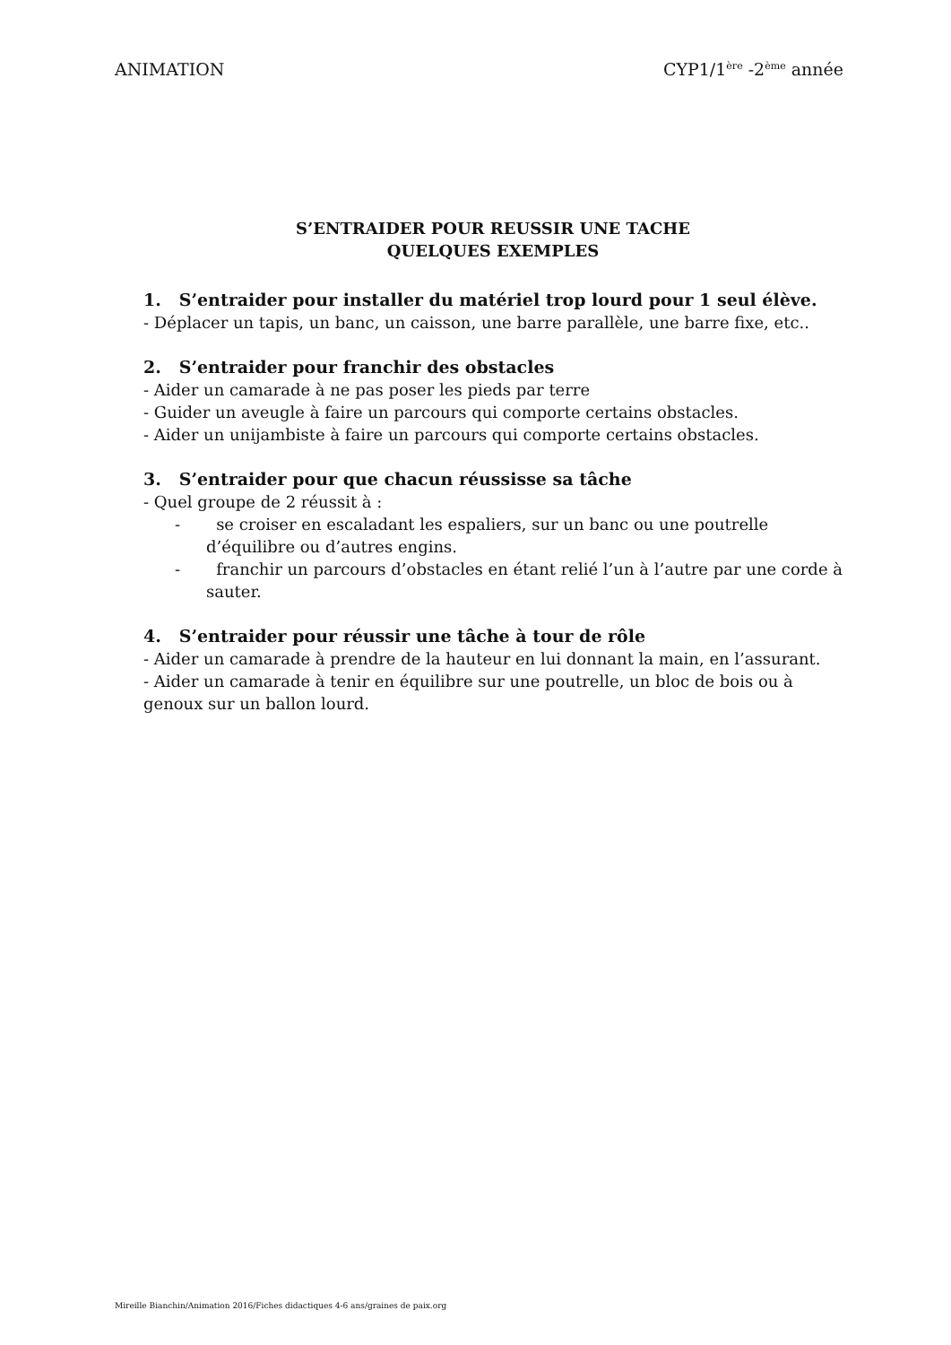ANIMATION CYP1/1<sup>ère</sup> -2<sup>ème</sup> année
S’ENTRAIDER POUR REUSSIR UNE TACHE
QUELQUES EXEMPLES
1. S’entraider pour installer du matériel trop lourd pour 1 seul élève.
- Déplacer un tapis, un banc, un caisson, une barre parallèle, une barre fixe, etc..
2. S’entraider pour franchir des obstacles
- Aider un camarade à ne pas poser les pieds par terre
- Guider un aveugle à faire un parcours qui comporte certains obstacles.
- Aider un unijambiste à faire un parcours qui comporte certains obstacles.
3. S’entraider pour que chacun réussisse sa tâche
- Quel groupe de 2 réussit à :
- se croiser en escaladant les espaliers, sur un banc ou une poutrelle d’équilibre ou d’autres engins.
- franchir un parcours d’obstacles en étant relié l’un à l’autre par une corde à sauter.
4. S’entraider pour réussir une tâche à tour de rôle
- Aider un camarade à prendre de la hauteur en lui donnant la main, en l’assurant.
- Aider un camarade à tenir en équilibre sur une poutrelle, un bloc de bois ou à genoux sur un ballon lourd.
Mireille Bianchin/Animation 2016/Fiches didactiques 4-6 ans/graines de paix.org